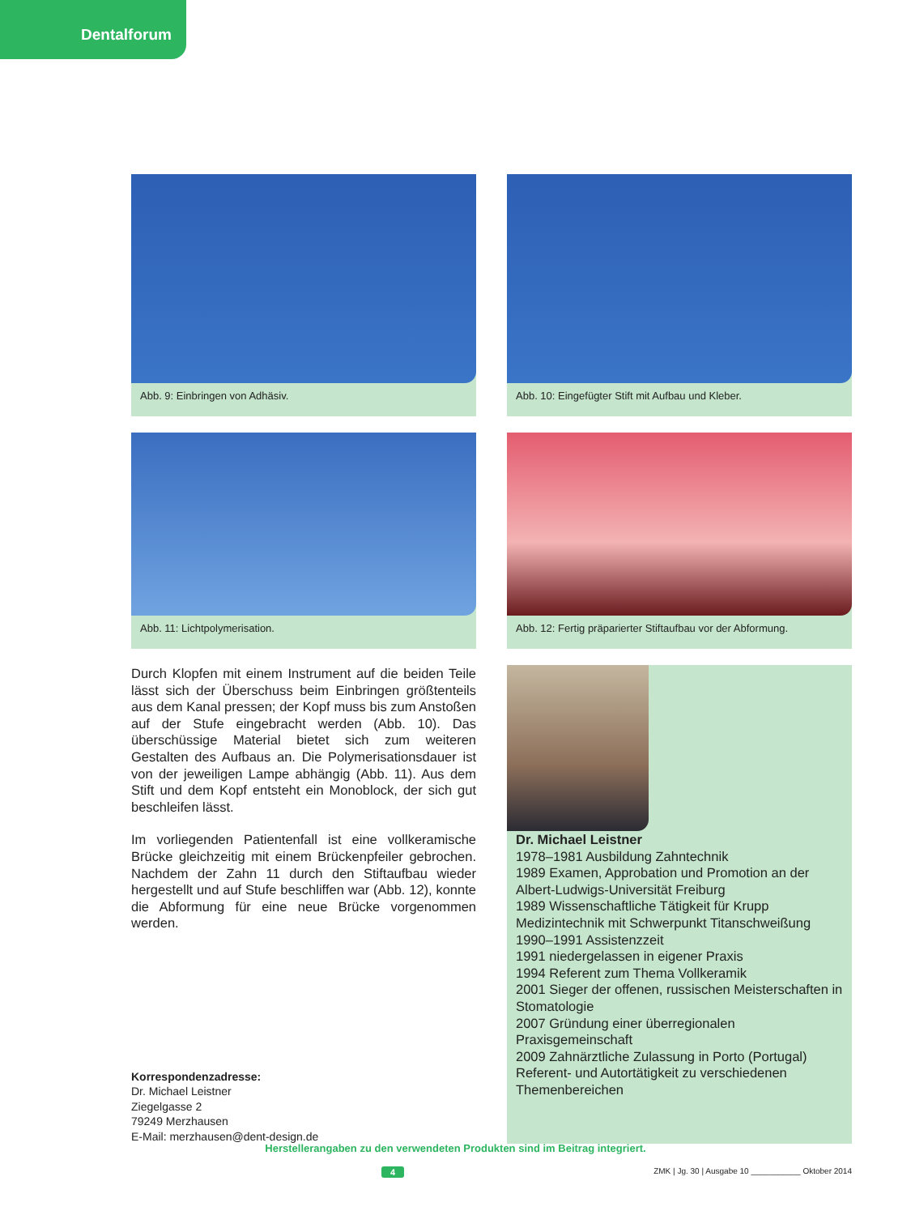Dentalforum
Abb. 9: Einbringen von Adhäsiv.
Abb. 10: Eingefügter Stift mit Aufbau und Kleber.
Abb. 11: Lichtpolymerisation.
Abb. 12: Fertig präparierter Stiftaufbau vor der Abformung.
Durch Klopfen mit einem Instrument auf die beiden Teile lässt sich der Überschuss beim Einbringen größtenteils aus dem Kanal pressen; der Kopf muss bis zum Anstoßen auf der Stufe eingebracht werden (Abb. 10). Das überschüssige Material bietet sich zum weiteren Gestalten des Aufbaus an. Die Polymerisationsdauer ist von der jeweiligen Lampe abhängig (Abb. 11). Aus dem Stift und dem Kopf entsteht ein Monoblock, der sich gut beschleifen lässt.
Im vorliegenden Patientenfall ist eine vollkeramische Brücke gleichzeitig mit einem Brückenpfeiler gebrochen. Nachdem der Zahn 11 durch den Stiftaufbau wieder hergestellt und auf Stufe beschliffen war (Abb. 12), konnte die Abformung für eine neue Brücke vorgenommen werden.
Korrespondenzadresse:
Dr. Michael Leistner
Ziegelgasse 2
79249 Merzhausen
E-Mail: merzhausen@dent-design.de
Dr. Michael Leistner
1978–1981 Ausbildung Zahntechnik
1989 Examen, Approbation und Promotion an der Albert-Ludwigs-Universität Freiburg
1989 Wissenschaftliche Tätigkeit für Krupp Medizintechnik mit Schwerpunkt Titanschweißung
1990–1991 Assistenzzeit
1991 niedergelassen in eigener Praxis
1994 Referent zum Thema Vollkeramik
2001 Sieger der offenen, russischen Meisterschaften in Stomatologie
2007 Gründung einer überregionalen Praxisgemeinschaft
2009 Zahnärztliche Zulassung in Porto (Portugal)
Referent- und Autortätigkeit zu verschiedenen Themenbereichen
Herstellerangaben zu den verwendeten Produkten sind im Beitrag integriert.
4
ZMK | Jg. 30 | Ausgabe 10 ___________ Oktober 2014